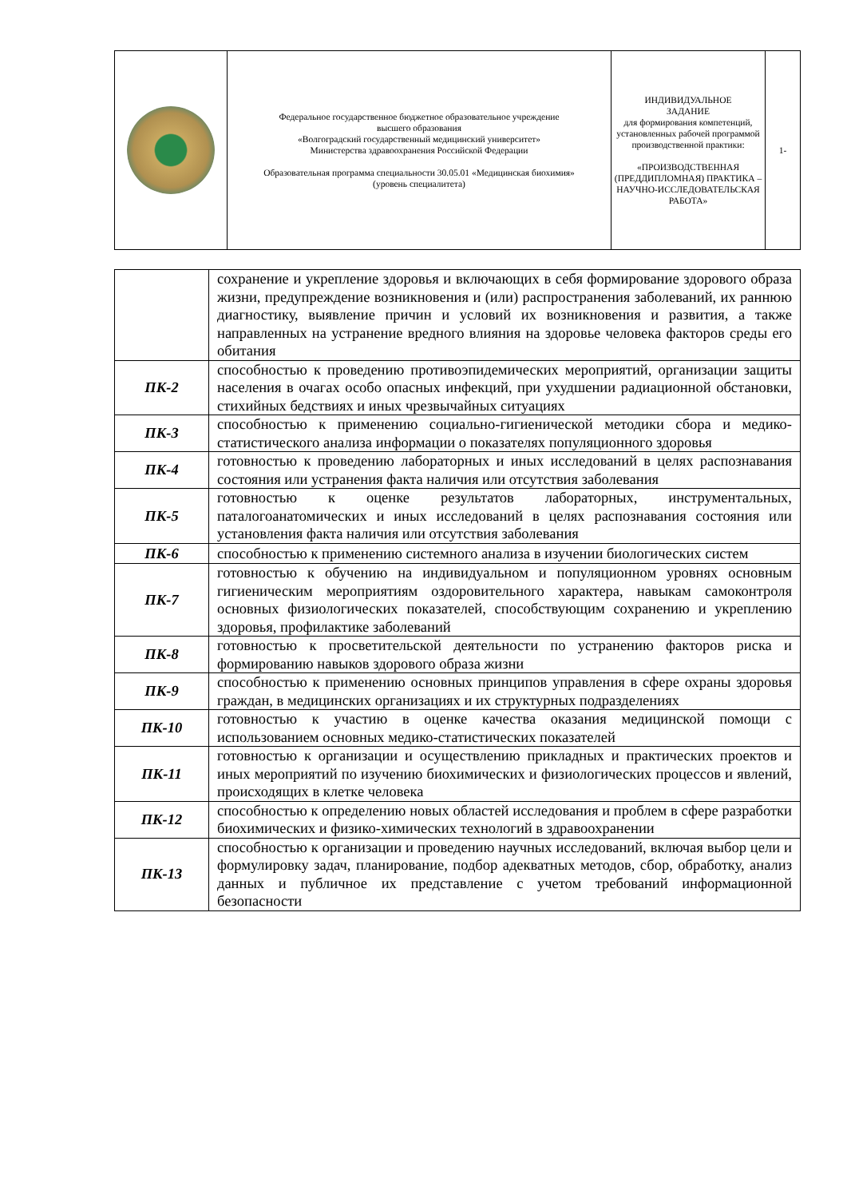| | Федеральное государственное бюджетное образовательное учреждение высшего образования «Волгоградский государственный медицинский университет» Министерства здравоохранения Российской Федерации Образовательная программа специальности 30.05.01 «Медицинская биохимия» (уровень специалитета) | ИНДИВИДУАЛЬНОЕ ЗАДАНИЕ для формирования компетенций, установленных рабочей программой производственной практики: «ПРОИЗВОДСТВЕННАЯ (ПРЕДДИПЛОМНАЯ) ПРАКТИКА – НАУЧНО-ИССЛЕДОВАТЕЛЬСКАЯ РАБОТА» | 1- |
| | сохранение и укрепление здоровья и включающих в себя формирование здорового образа жизни, предупреждение возникновения и (или) распространения заболеваний, их раннюю диагностику, выявление причин и условий их возникновения и развития, а также направленных на устранение вредного влияния на здоровье человека факторов среды его обитания |
| ПК-2 | способностью к проведению противоэпидемических мероприятий, организации защиты населения в очагах особо опасных инфекций, при ухудшении радиационной обстановки, стихийных бедствиях и иных чрезвычайных ситуациях |
| ПК-3 | способностью к применению социально-гигиенической методики сбора и медико-статистического анализа информации о показателях популяционного здоровья |
| ПК-4 | готовностью к проведению лабораторных и иных исследований в целях распознавания состояния или устранения факта наличия или отсутствия заболевания |
| ПК-5 | готовностью к оценке результатов лабораторных, инструментальных, паталогоанатомических и иных исследований в целях распознавания состояния или установления факта наличия или отсутствия заболевания |
| ПК-6 | способностью к применению системного анализа в изучении биологических систем |
| ПК-7 | готовностью к обучению на индивидуальном и популяционном уровнях основным гигиеническим мероприятиям оздоровительного характера, навыкам самоконтроля основных физиологических показателей, способствующим сохранению и укреплению здоровья, профилактике заболеваний |
| ПК-8 | готовностью к просветительской деятельности по устранению факторов риска и формированию навыков здорового образа жизни |
| ПК-9 | способностью к применению основных принципов управления в сфере охраны здоровья граждан, в медицинских организациях и их структурных подразделениях |
| ПК-10 | готовностью к участию в оценке качества оказания медицинской помощи с использованием основных медико-статистических показателей |
| ПК-11 | готовностью к организации и осуществлению прикладных и практических проектов и иных мероприятий по изучению биохимических и физиологических процессов и явлений, происходящих в клетке человека |
| ПК-12 | способностью к определению новых областей исследования и проблем в сфере разработки биохимических и физико-химических технологий в здравоохранении |
| ПК-13 | способностью к организации и проведению научных исследований, включая выбор цели и формулировку задач, планирование, подбор адекватных методов, сбор, обработку, анализ данных и публичное их представление с учетом требований информационной безопасности |